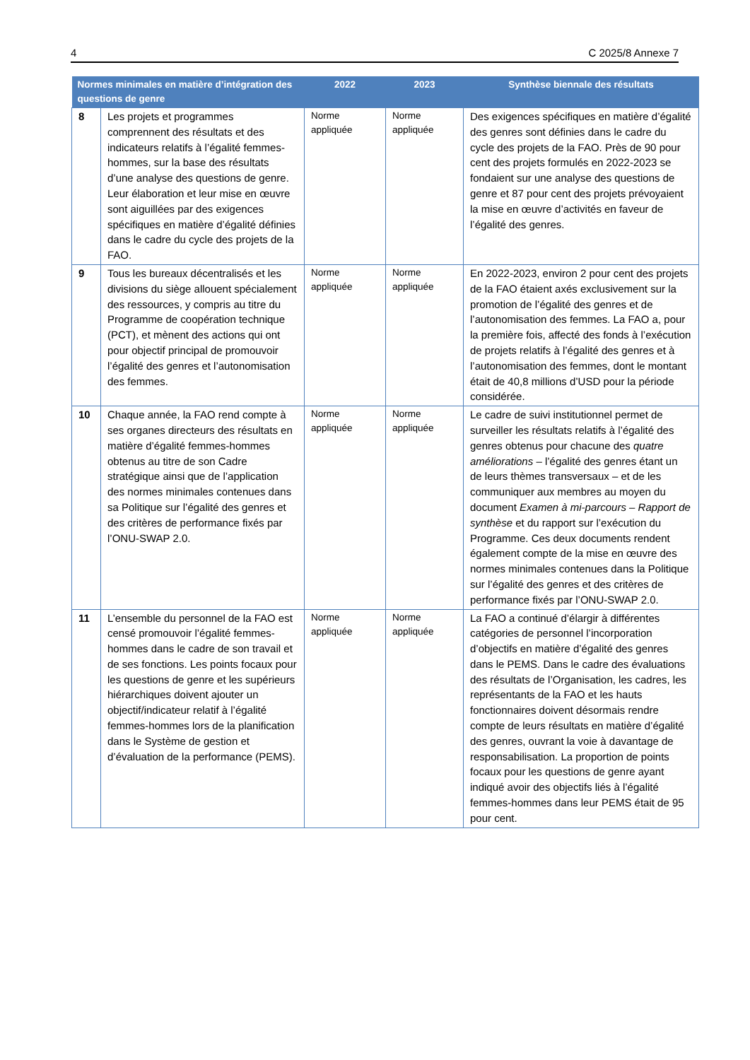4 C 2025/8 Annexe 7
| Normes minimales en matière d’intégration des questions de genre | | 2022 | 2023 | Synthèse biennale des résultats |
| --- | --- | --- | --- | --- |
| 8 | Les projets et programmes comprennent des résultats et des indicateurs relatifs à l’égalité femmes-hommes, sur la base des résultats d’une analyse des questions de genre. Leur élaboration et leur mise en œuvre sont aiguillées par des exigences spécifiques en matière d’égalité définies dans le cadre du cycle des projets de la FAO. | Norme appliquée | Norme appliquée | Des exigences spécifiques en matière d’égalité des genres sont définies dans le cadre du cycle des projets de la FAO. Près de 90 pour cent des projets formulés en 2022-2023 se fondaient sur une analyse des questions de genre et 87 pour cent des projets prévoyaient la mise en œuvre d’activités en faveur de l’égalité des genres. |
| 9 | Tous les bureaux décentralisés et les divisions du siège allouent spécialement des ressources, y compris au titre du Programme de coopération technique (PCT), et mènent des actions qui ont pour objectif principal de promouvoir l’égalité des genres et l’autonomisation des femmes. | Norme appliquée | Norme appliquée | En 2022-2023, environ 2 pour cent des projets de la FAO étaient axés exclusivement sur la promotion de l’égalité des genres et de l’autonomisation des femmes. La FAO a, pour la première fois, affecté des fonds à l’exécution de projets relatifs à l’égalité des genres et à l’autonomisation des femmes, dont le montant était de 40,8 millions d’USD pour la période considérée. |
| 10 | Chaque année, la FAO rend compte à ses organes directeurs des résultats en matière d’égalité femmes-hommes obtenus au titre de son Cadre stratégique ainsi que de l’application des normes minimales contenues dans sa Politique sur l’égalité des genres et des critères de performance fixés par l’ONU-SWAP 2.0. | Norme appliquée | Norme appliquée | Le cadre de suivi institutionnel permet de surveiller les résultats relatifs à l’égalité des genres obtenus pour chacune des quatre améliorations – l’égalité des genres étant un de leurs thèmes transversaux – et de les communiquer aux membres au moyen du document Examen à mi-parcours – Rapport de synthèse et du rapport sur l’exécution du Programme. Ces deux documents rendent également compte de la mise en œuvre des normes minimales contenues dans la Politique sur l’égalité des genres et des critères de performance fixés par l’ONU-SWAP 2.0. |
| 11 | L’ensemble du personnel de la FAO est censé promouvoir l’égalité femmes-hommes dans le cadre de son travail et de ses fonctions. Les points focaux pour les questions de genre et les supérieurs hiérarchiques doivent ajouter un objectif/indicateur relatif à l’égalité femmes-hommes lors de la planification dans le Système de gestion et d’évaluation de la performance (PEMS). | Norme appliquée | Norme appliquée | La FAO a continué d’élargir à différentes catégories de personnel l’incorporation d’objectifs en matière d’égalité des genres dans le PEMS. Dans le cadre des évaluations des résultats de l’Organisation, les cadres, les représentants de la FAO et les hauts fonctionnaires doivent désormais rendre compte de leurs résultats en matière d’égalité des genres, ouvrant la voie à davantage de responsabilisation. La proportion de points focaux pour les questions de genre ayant indiqué avoir des objectifs liés à l’égalité femmes-hommes dans leur PEMS était de 95 pour cent. |